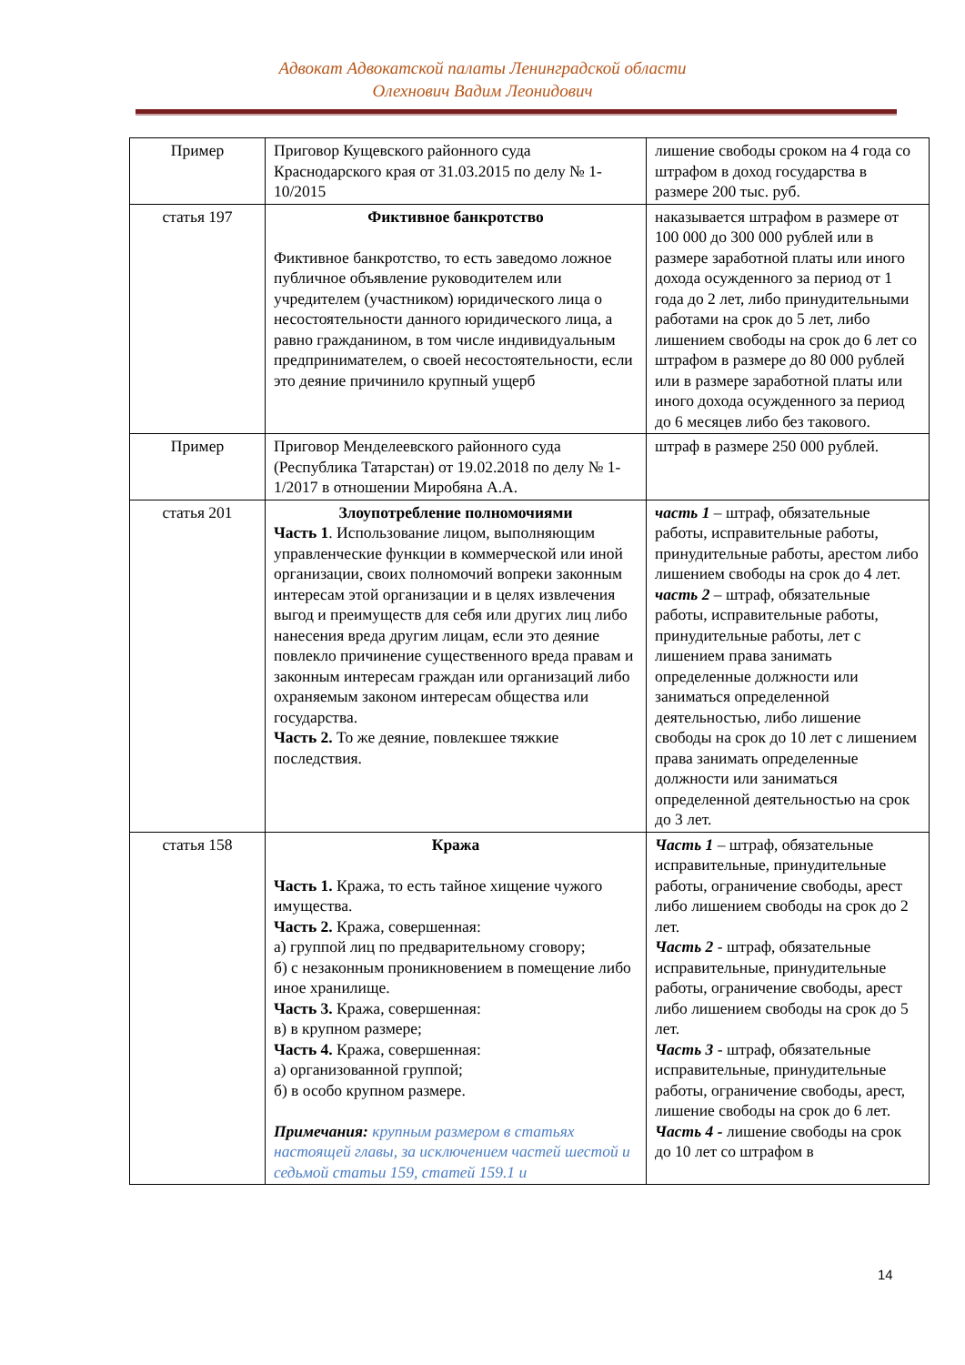Адвокат Адвокатской палаты Ленинградской области
Олехнович Вадим Леонидович
| Пример | Приговор Кущевского районного суда Краснодарского края от 31.03.2015 по делу № 1-10/2015 | лишение свободы сроком на 4 года со штрафом в доход государства в размере 200 тыс. руб. |
| статья 197 | Фиктивное банкротство Фиктивное банкротство, то есть заведомо ложное публичное объявление руководителем или учредителем (участником) юридического лица о несостоятельности данного юридического лица, а равно гражданином, в том числе индивидуальным предпринимателем, о своей несостоятельности, если это деяние причинило крупный ущерб | наказывается штрафом в размере от 100 000 до 300 000 рублей или в размере заработной платы или иного дохода осужденного за период от 1 года до 2 лет, либо принудительными работами на срок до 5 лет, либо лишением свободы на срок до 6 лет со штрафом в размере до 80 000 рублей или в размере заработной платы или иного дохода осужденного за период до 6 месяцев либо без такового. |
| Пример | Приговор Менделеевского районного суда (Республика Татарстан) от 19.02.2018 по делу № 1-1/2017 в отношении Миробяна А.А. | штраф в размере 250 000 рублей. |
| статья 201 | Злоупотребление полномочиями Часть 1 . Использование лицом, выполняющим управленческие функции в коммерческой или иной организации, своих полномочий вопреки законным интересам этой организации и в целях извлечения выгод и преимуществ для себя или других лиц либо нанесения вреда другим лицам, если это деяние повлекло причинение существенного вреда правам и законным интересам граждан или организаций либо охраняемым законом интересам общества или государства. Часть 2. То же деяние, повлекшее тяжкие последствия. | часть 1 – штраф, обязательные работы, исправительные работы, принудительные работы, арестом либо лишением свободы на срок до 4 лет. часть 2 – штраф, обязательные работы, исправительные работы, принудительные работы, лет с лишением права занимать определенные должности или заниматься определенной деятельностью, либо лишение свободы на срок до 10 лет с лишением права занимать определенные должности или заниматься определенной деятельностью на срок до 3 лет. |
| статья 158 | Кража Часть 1. Кража, то есть тайное хищение чужого имущества. Часть 2. Кража, совершенная: а) группой лиц по предварительному сговору; б) с незаконным проникновением в помещение либо иное хранилище. Часть 3. Кража, совершенная: в) в крупном размере; Часть 4. Кража, совершенная: а) организованной группой; б) в особо крупном размере. Примечания: крупным размером в статьях настоящей главы, за исключением частей шестой и седьмой статьи 159, статей 159.1 и | Часть 1 – штраф, обязательные исправительные, принудительные работы, ограничение свободы, арест либо лишением свободы на срок до 2 лет. Часть 2 - штраф, обязательные исправительные, принудительные работы, ограничение свободы, арест либо лишением свободы на срок до 5 лет. Часть 3 - штраф, обязательные исправительные, принудительные работы, ограничение свободы, арест, лишение свободы на срок до 6 лет. Часть 4 - лишение свободы на срок до 10 лет со штрафом в |
14